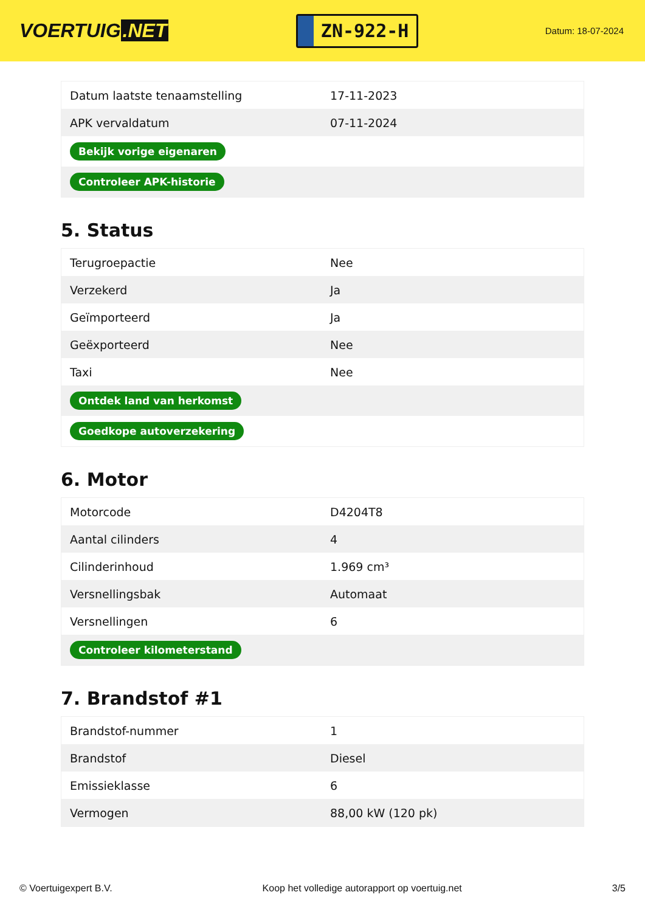VOERTUIG.NET
ZN-922-H
Datum: 18-07-2024
| Datum laatste tenaamstelling | 17-11-2023 |
| APK vervaldatum | 07-11-2024 |
| Bekijk vorige eigenaren | |
| Controleer APK-historie | |
5. Status
| Terugroepactie | Nee |
| Verzekerd | Ja |
| Geïmporteerd | Ja |
| Geëxporteerd | Nee |
| Taxi | Nee |
| Ontdek land van herkomst | |
| Goedkope autoverzekering | |
6. Motor
| Motorcode | D4204T8 |
| Aantal cilinders | 4 |
| Cilinderinhoud | 1.969 cm³ |
| Versnellingsbak | Automaat |
| Versnellingen | 6 |
| Controleer kilometerstand | |
7. Brandstof #1
| Brandstof-nummer | 1 |
| Brandstof | Diesel |
| Emissieklasse | 6 |
| Vermogen | 88,00 kW (120 pk) |
© Voertuigexpert B.V. Koop het volledige autorapport op voertuig.net 3/5